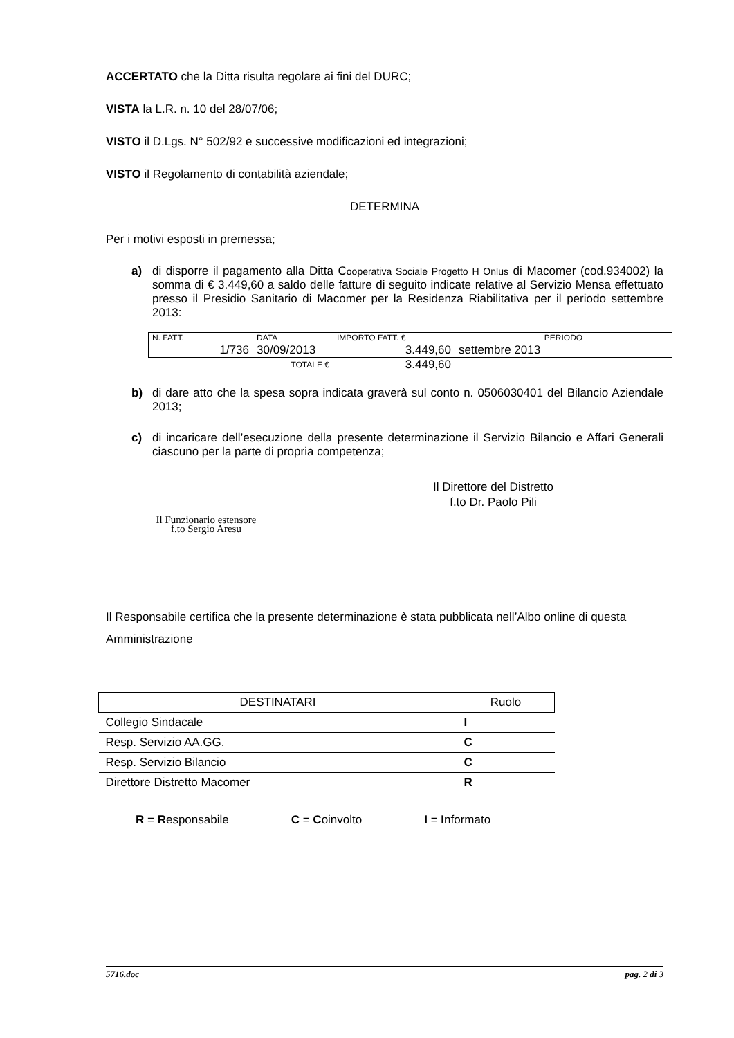ACCERTATO che la Ditta risulta regolare ai fini del DURC;
VISTA la L.R. n. 10 del 28/07/06;
VISTO il D.Lgs. N° 502/92 e successive modificazioni ed integrazioni;
VISTO il Regolamento di contabilità aziendale;
DETERMINA
Per i motivi esposti in premessa;
a) di disporre il pagamento alla Ditta Cooperativa Sociale Progetto H Onlus di Macomer (cod.934002) la somma di € 3.449,60 a saldo delle fatture di seguito indicate relative al Servizio Mensa effettuato presso il Presidio Sanitario di Macomer per la Residenza Riabilitativa per il periodo settembre 2013:
| N. FATT. | DATA | IMPORTO FATT. € | PERIODO |
| 1/736 | 30/09/2013 | 3.449,60 | settembre 2013 |
| TOTALE € | | 3.449,60 | |
b) di dare atto che la spesa sopra indicata graverà sul conto n. 0506030401 del Bilancio Aziendale 2013;
c) di incaricare dell’esecuzione della presente determinazione il Servizio Bilancio e Affari Generali ciascuno per la parte di propria competenza;
Il Direttore del Distretto
f.to Dr. Paolo Pili
Il Funzionario estensore
f.to Sergio Aresu
Il Responsabile certifica che la presente determinazione è stata pubblicata nell’Albo online di questa Amministrazione
| DESTINATARI | Ruolo |
| Collegio Sindacale | I |
| Resp. Servizio AA.GG. | C |
| Resp. Servizio Bilancio | C |
| Direttore Distretto Macomer | R |
R = Responsabile C = Coinvolto I = Informato
5716.doc pag. 2 di 3